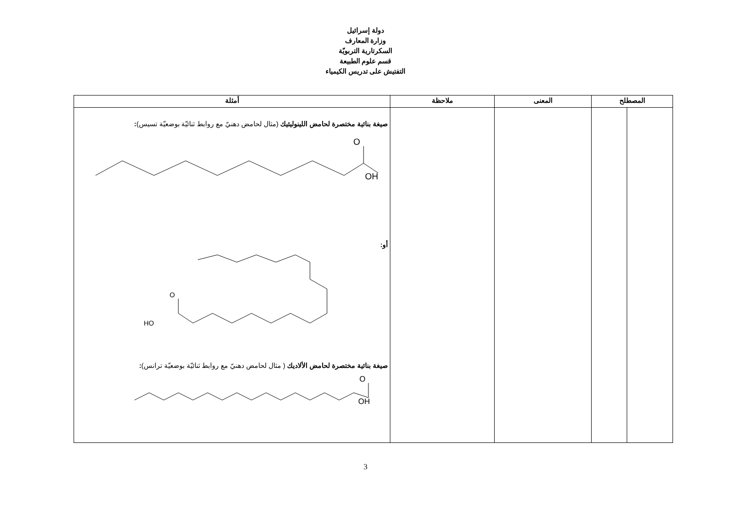دولة إسرائيل
وزارة المعارف
السكرتارية التربويّة
قسم علوم الطبيعة
التفتيش على تدريس الكيمياء
| المصطلح | | المعنى | ملاحظة | أمثلة |
| --- | --- | --- | --- | --- |
| | | | | صيغة بنائية مختصرة لحامض اللينوليئيك (مثال لحامض دهنيّ مع روابط ثنائيّة بوضعيّة تسيس) : O OH أو: O HO صيغة بنائية مختصرة لحامض الألاديك ( مثال لحامض دهنيّ مع روابط ثنائيّة بوضعيّة ترانس) : O OH |
3